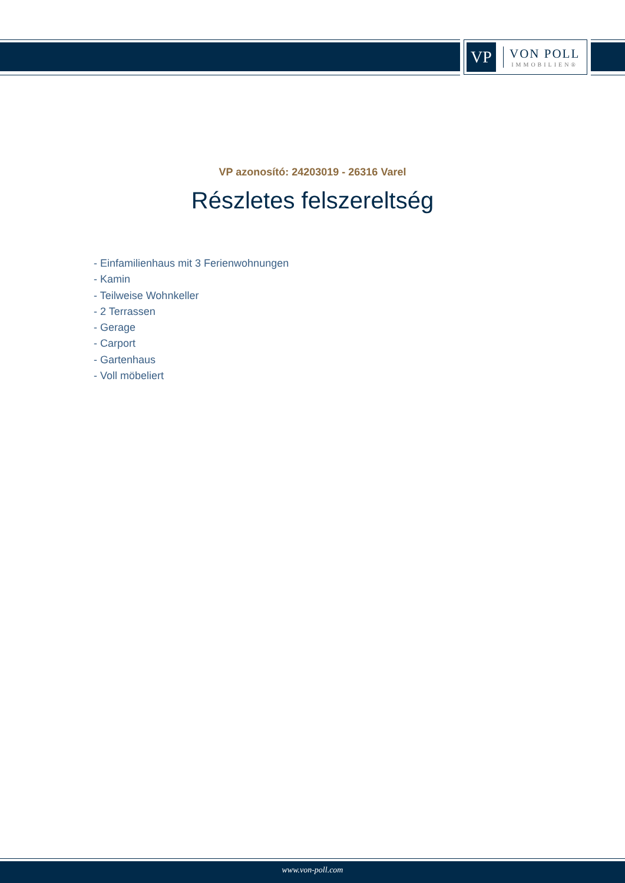VP
VON POLL
IMMOBILIEN®
VP azonosító: 24203019 - 26316 Varel
Részletes felszereltség
- Einfamilienhaus mit 3 Ferienwohnungen
- Kamin
- Teilweise Wohnkeller
- 2 Terrassen
- Gerage
- Carport
- Gartenhaus
- Voll möbeliert
www.von-poll.com